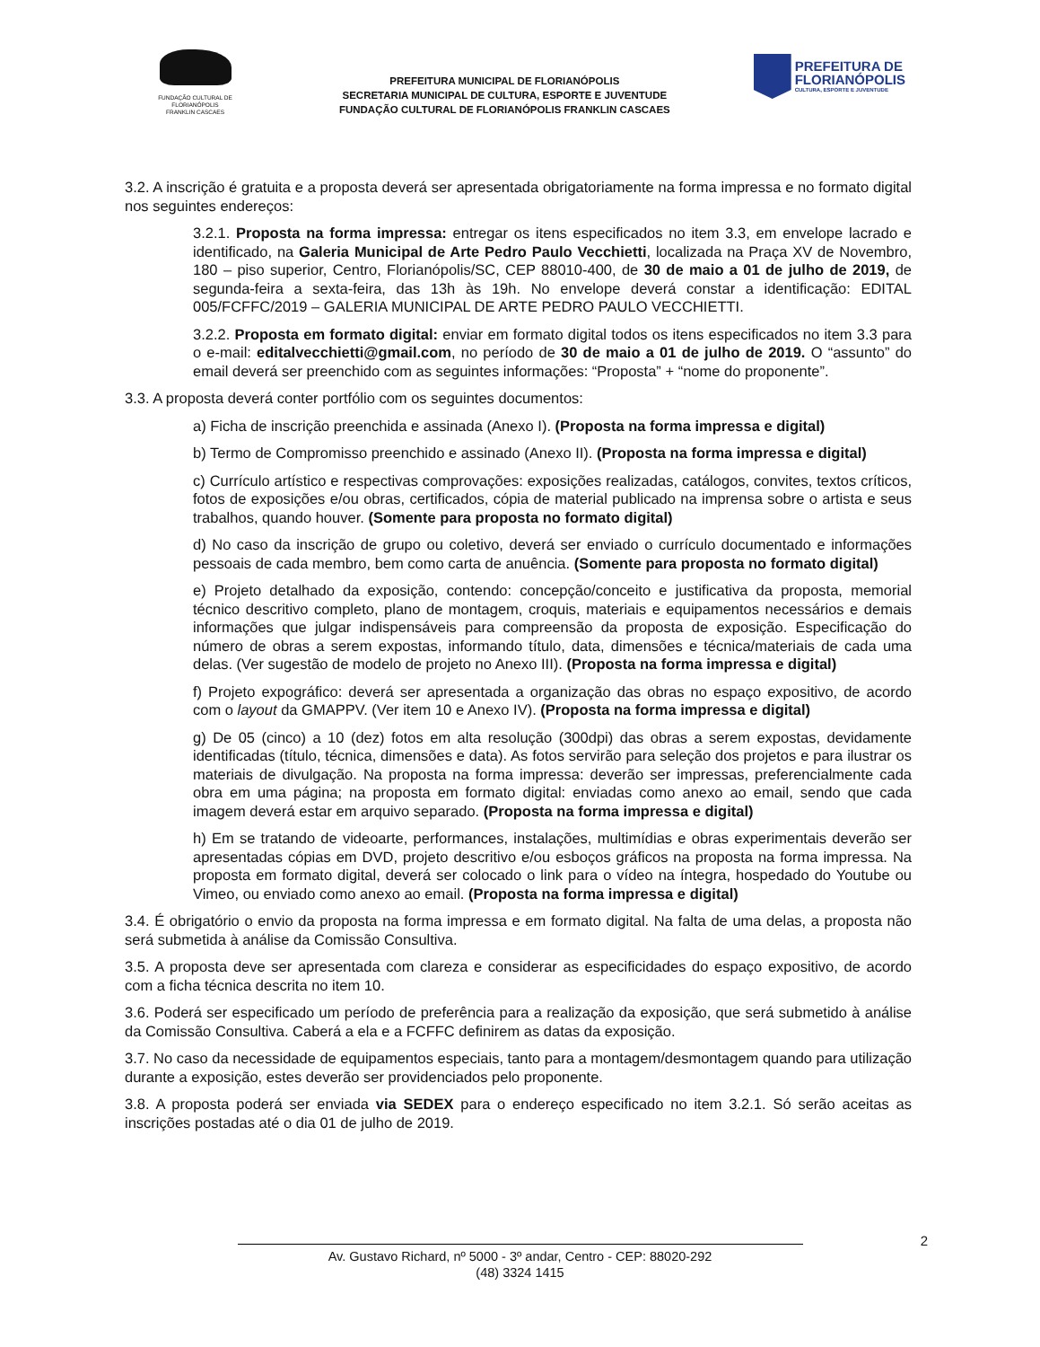FUNDAÇÃO CULTURAL DE FLORIANÓPOLIS
FRANKLIN CASCAES
PREFEITURA MUNICIPAL DE FLORIANÓPOLIS
SECRETARIA MUNICIPAL DE CULTURA, ESPORTE E JUVENTUDE
FUNDAÇÃO CULTURAL DE FLORIANÓPOLIS FRANKLIN CASCAES
PREFEITURA DE
FLORIANÓPOLIS
CULTURA, ESPORTE E JUVENTUDE
3.2. A inscrição é gratuita e a proposta deverá ser apresentada obrigatoriamente na forma impressa e no formato digital nos seguintes endereços:
3.2.1. Proposta na forma impressa: entregar os itens especificados no item 3.3, em envelope lacrado e identificado, na Galeria Municipal de Arte Pedro Paulo Vecchietti, localizada na Praça XV de Novembro, 180 – piso superior, Centro, Florianópolis/SC, CEP 88010-400, de 30 de maio a 01 de julho de 2019, de segunda-feira a sexta-feira, das 13h às 19h. No envelope deverá constar a identificação: EDITAL 005/FCFFC/2019 – GALERIA MUNICIPAL DE ARTE PEDRO PAULO VECCHIETTI.
3.2.2. Proposta em formato digital: enviar em formato digital todos os itens especificados no item 3.3 para o e-mail: editalvecchietti@gmail.com, no período de 30 de maio a 01 de julho de 2019. O “assunto” do email deverá ser preenchido com as seguintes informações: “Proposta” + “nome do proponente”.
3.3. A proposta deverá conter portfólio com os seguintes documentos:
a) Ficha de inscrição preenchida e assinada (Anexo I). (Proposta na forma impressa e digital)
b) Termo de Compromisso preenchido e assinado (Anexo II). (Proposta na forma impressa e digital)
c) Currículo artístico e respectivas comprovações: exposições realizadas, catálogos, convites, textos críticos, fotos de exposições e/ou obras, certificados, cópia de material publicado na imprensa sobre o artista e seus trabalhos, quando houver. (Somente para proposta no formato digital)
d) No caso da inscrição de grupo ou coletivo, deverá ser enviado o currículo documentado e informações pessoais de cada membro, bem como carta de anuência. (Somente para proposta no formato digital)
e) Projeto detalhado da exposição, contendo: concepção/conceito e justificativa da proposta, memorial técnico descritivo completo, plano de montagem, croquis, materiais e equipamentos necessários e demais informações que julgar indispensáveis para compreensão da proposta de exposição. Especificação do número de obras a serem expostas, informando título, data, dimensões e técnica/materiais de cada uma delas. (Ver sugestão de modelo de projeto no Anexo III). (Proposta na forma impressa e digital)
f) Projeto expográfico: deverá ser apresentada a organização das obras no espaço expositivo, de acordo com o layout da GMAPPV. (Ver item 10 e Anexo IV). (Proposta na forma impressa e digital)
g) De 05 (cinco) a 10 (dez) fotos em alta resolução (300dpi) das obras a serem expostas, devidamente identificadas (título, técnica, dimensões e data). As fotos servirão para seleção dos projetos e para ilustrar os materiais de divulgação. Na proposta na forma impressa: deverão ser impressas, preferencialmente cada obra em uma página; na proposta em formato digital: enviadas como anexo ao email, sendo que cada imagem deverá estar em arquivo separado. (Proposta na forma impressa e digital)
h) Em se tratando de videoarte, performances, instalações, multimídias e obras experimentais deverão ser apresentadas cópias em DVD, projeto descritivo e/ou esboços gráficos na proposta na forma impressa. Na proposta em formato digital, deverá ser colocado o link para o vídeo na íntegra, hospedado do Youtube ou Vimeo, ou enviado como anexo ao email. (Proposta na forma impressa e digital)
3.4. É obrigatório o envio da proposta na forma impressa e em formato digital. Na falta de uma delas, a proposta não será submetida à análise da Comissão Consultiva.
3.5. A proposta deve ser apresentada com clareza e considerar as especificidades do espaço expositivo, de acordo com a ficha técnica descrita no item 10.
3.6. Poderá ser especificado um período de preferência para a realização da exposição, que será submetido à análise da Comissão Consultiva. Caberá a ela e a FCFFC definirem as datas da exposição.
3.7. No caso da necessidade de equipamentos especiais, tanto para a montagem/desmontagem quando para utilização durante a exposição, estes deverão ser providenciados pelo proponente.
3.8. A proposta poderá ser enviada via SEDEX para o endereço especificado no item 3.2.1. Só serão aceitas as inscrições postadas até o dia 01 de julho de 2019.
2
Av. Gustavo Richard, nº 5000 - 3º andar, Centro - CEP: 88020-292
(48) 3324 1415